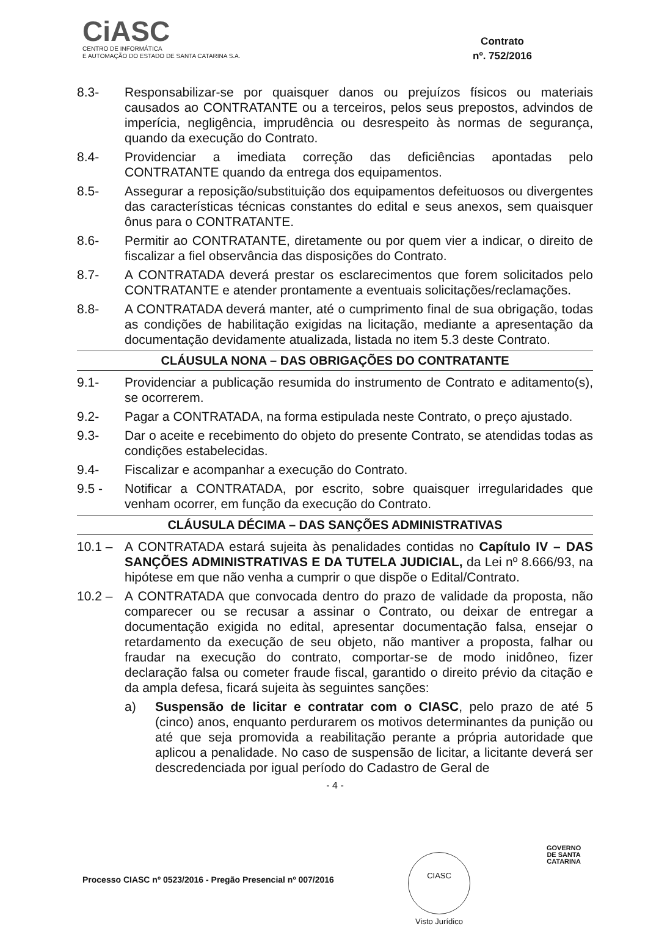CiASC
CENTRO DE INFORMÁTICA
E AUTOMAÇÃO DO ESTADO DE SANTA CATARINA S.A.
Contrato
nº. 752/2016
8.3- Responsabilizar-se por quaisquer danos ou prejuízos físicos ou materiais causados ao CONTRATANTE ou a terceiros, pelos seus prepostos, advindos de imperícia, negligência, imprudência ou desrespeito às normas de segurança, quando da execução do Contrato.
8.4- Providenciar a imediata correção das deficiências apontadas pelo CONTRATANTE quando da entrega dos equipamentos.
8.5- Assegurar a reposição/substituição dos equipamentos defeituosos ou divergentes das características técnicas constantes do edital e seus anexos, sem quaisquer ônus para o CONTRATANTE.
8.6- Permitir ao CONTRATANTE, diretamente ou por quem vier a indicar, o direito de fiscalizar a fiel observância das disposições do Contrato.
8.7- A CONTRATADA deverá prestar os esclarecimentos que forem solicitados pelo CONTRATANTE e atender prontamente a eventuais solicitações/reclamações.
8.8- A CONTRATADA deverá manter, até o cumprimento final de sua obrigação, todas as condições de habilitação exigidas na licitação, mediante a apresentação da documentação devidamente atualizada, listada no item 5.3 deste Contrato.
CLÁUSULA NONA – DAS OBRIGAÇÕES DO CONTRATANTE
9.1- Providenciar a publicação resumida do instrumento de Contrato e aditamento(s), se ocorrerem.
9.2- Pagar a CONTRATADA, na forma estipulada neste Contrato, o preço ajustado.
9.3- Dar o aceite e recebimento do objeto do presente Contrato, se atendidas todas as condições estabelecidas.
9.4- Fiscalizar e acompanhar a execução do Contrato.
9.5 - Notificar a CONTRATADA, por escrito, sobre quaisquer irregularidades que venham ocorrer, em função da execução do Contrato.
CLÁUSULA DÉCIMA – DAS SANÇÕES ADMINISTRATIVAS
10.1 – A CONTRATADA estará sujeita às penalidades contidas no Capítulo IV – DAS SANÇÕES ADMINISTRATIVAS E DA TUTELA JUDICIAL, da Lei nº 8.666/93, na hipótese em que não venha a cumprir o que dispõe o Edital/Contrato.
10.2 – A CONTRATADA que convocada dentro do prazo de validade da proposta, não comparecer ou se recusar a assinar o Contrato, ou deixar de entregar a documentação exigida no edital, apresentar documentação falsa, ensejar o retardamento da execução de seu objeto, não mantiver a proposta, falhar ou fraudar na execução do contrato, comportar-se de modo inidôneo, fizer declaração falsa ou cometer fraude fiscal, garantido o direito prévio da citação e da ampla defesa, ficará sujeita às seguintes sanções:
a) Suspensão de licitar e contratar com o CIASC, pelo prazo de até 5 (cinco) anos, enquanto perdurarem os motivos determinantes da punição ou até que seja promovida a reabilitação perante a própria autoridade que aplicou a penalidade. No caso de suspensão de licitar, a licitante deverá ser descredenciada por igual período do Cadastro de Geral de
- 4 -
CIASC
Visto Jurídico
GOVERNO
DE SANTA
CATARINA
Processo CIASC nº 0523/2016 - Pregão Presencial nº 007/2016